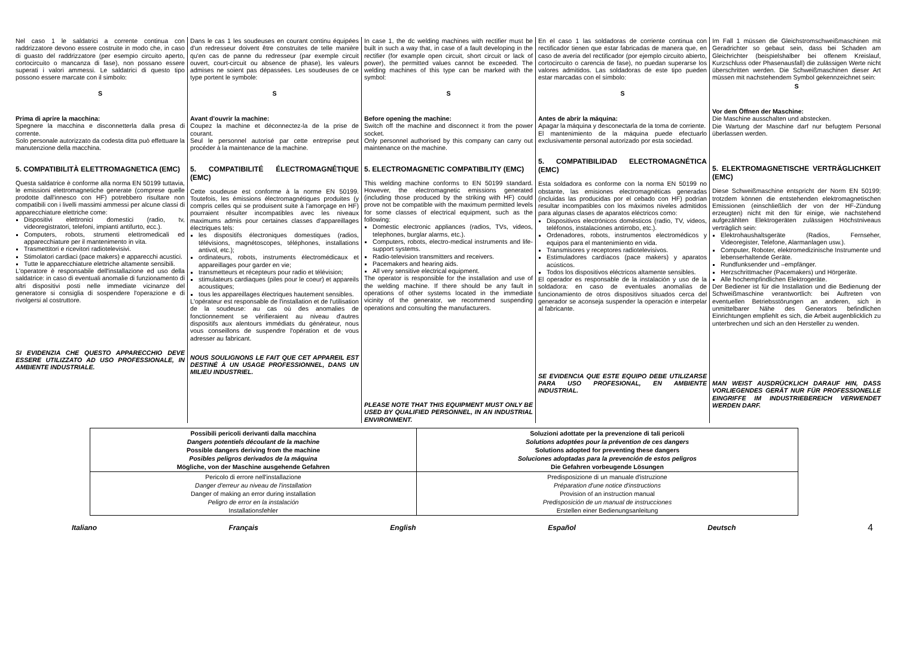Nel caso 1 le saldatrici a corrente continua con raddrizzatore devono essere costruite in modo che, in caso di guasto del raddrizzatore (per esempio circuito aperto, cortocircuito o mancanza di fase), non possano essere superati i valori ammessi. Le saldatrici di questo tipo possono essere marcate con il simbolo:
S
Prima di aprire la macchina:
Spegnere la macchina e disconnetterla dalla presa di corrente.
Solo personale autorizzato da codesta ditta può effettuare la manutenzione della macchina.
5. COMPATIBILITÀ ELETTROMAGNETICA (EMC)
Questa saldatrice è conforme alla norma EN 50199 tuttavia, le emissioni elettromagnetiche generate (comprese quelle prodotte dall'innesco con HF) potrebbero risultare non compatibili con i livelli massimi ammessi per alcune classi di apparecchiature elettriche come:
Dispositivi elettronici domestici (radio, tv, videoregistratori, telefoni, impianti antifurto, ecc.).
Computers, robots, strumenti elettromedicali ed apparecchiature per il mantenimento in vita.
Trasmettitori e ricevitori radiotelevisivi.
Stimolatori cardiaci (pace makers) e apparecchi acustici.
Tutte le apparecchiature elettriche altamente sensibili.
L'operatore è responsabile dell'installazione ed uso della saldatrice: in caso di eventuali anomalie di funzionamento di altri dispositivi posti nelle immediate vicinanze del generatore si consiglia di sospendere l'operazione e di rivolgersi al costruttore.
SI EVIDENZIA CHE QUESTO APPARECCHIO DEVE ESSERE UTILIZZATO AD USO PROFESSIONALE, IN AMBIENTE INDUSTRIALE.
Dans le cas 1 les soudeuses en courant continu équipées d'un redresseur doivent être construites de telle manière qu'en cas de panne du redresseur (par exemple circuit ouvert, court-circuit ou absence de phase), les valeurs admises ne soient pas dépassées. Les soudeuses de ce type portent le symbole:
S
Avant d'ouvrir la machine:
Coupez la machine et déconnectez-la de la prise de courant.
Seul le personnel autorisé par cette entreprise peut procéder à la maintenance de la machine.
5. COMPATIBILITÉ ÉLECTROMAGNÉTIQUE (EMC)
Cette soudeuse est conforme à la norme EN 50199. Toutefois, les émissions électromagnétiques produites (y compris celles qui se produisent suite à l'amorçage en HF) pourraient résulter incompatibles avec les niveaux maximums admis pour certaines classes d'appareillages électriques tels:
les dispositifs électroniques domestiques (radios, télévisions, magnétoscopes, téléphones, installations antivol, etc.);
ordinateurs, robots, instruments électromédicaux et appareillages pour garder en vie;
transmetteurs et récepteurs pour radio et télévision;
stimulateurs cardiaques (piles pour le coeur) et appareils acoustiques;
tous les appareillages électriques hautement sensibles.
L'opérateur est responsable de l'installation et de l'utilisation de la soudeuse: au cas où des anomalies de fonctionnement se vérifieraient au niveau d'autres dispositifs aux alentours immédiats du générateur, nous vous conseillons de suspendre l'opération et de vous adresser au fabricant.
NOUS SOULIGNONS LE FAIT QUE CET APPAREIL EST DESTINÉ À UN USAGE PROFESSIONNEL, DANS UN MILIEU INDUSTRIEL.
In case 1, the dc welding machines with rectifier must be built in such a way that, in case of a fault developing in the rectifier (for example open circuit, short circuit or lack of power), the permitted values cannot be exceeded. The welding machines of this type can be marked with the symbol:
S
Before opening the machine:
Switch off the machine and disconnect it from the power socket.
Only personnel authorised by this company can carry out maintenance on the machine.
5. ELECTROMAGNETIC COMPATIBILITY (EMC)
This welding machine conforms to EN 50199 standard. However, the electromagnetic emissions generated (including those produced by the striking with HF) could prove not be compatible with the maximum permitted levels for some classes of electrical equipment, such as the following:
Domestic electronic appliances (radios, TVs, videos, telephones, burglar alarms, etc.).
Computers, robots, electro-medical instruments and life-support systems.
Radio-television transmitters and receivers.
Pacemakers and hearing aids.
All very sensitive electrical equipment.
The operator is responsible for the installation and use of the welding machine. If there should be any fault in operations of other systems located in the immediate vicinity of the generator, we recommend suspending operations and consulting the manufacturers.
PLEASE NOTE THAT THIS EQUIPMENT MUST ONLY BE USED BY QUALIFIED PERSONNEL, IN AN INDUSTRIAL ENVIRONMENT.
En el caso 1 las soldadoras de corriente continua con rectificador tienen que estar fabricadas de manera que, en caso de avería del rectificador (por ejemplo circuito abierto, cortocircuito o carencia de fase), no puedan superarse los valores admitidos. Las soldadoras de este tipo pueden estar marcadas con el símbolo:
S
Antes de abrir la máquina:
Apagar la máquina y desconectarla de la toma de corriente.
El mantenimiento de la máquina puede efectuarlo exclusivamente personal autorizado por esta sociedad.
5. COMPATIBILIDAD ELECTROMAGNÉTICA (EMC)
Esta soldadora es conforme con la norma EN 50199 no obstante, las emisiones electromagnéticas generadas (incluidas las producidas por el cebado con HF) podrían resultar incompatibles con los máximos niveles admitidos para algunas clases de aparatos eléctricos como:
Dispositivos electrónicos domésticos (radio, TV, videos, teléfonos, instalaciones antirrobo, etc.).
Ordenadores, robots, instrumentos electromédicos y equipos para el mantenimiento en vida.
Transmisores y receptores radiotelevisivos.
Estimuladores cardíacos (pace makers) y aparatos acústicos.
Todos los dispositivos eléctricos altamente sensibles.
El operador es responsable de la instalación y uso de la soldadora: en caso de eventuales anomalías de funcionamiento de otros dispositivos situados cerca del generador se aconseja suspender la operación e interpelar al fabricante.
SE EVIDENCIA QUE ESTE EQUIPO DEBE UTILIZARSE PARA USO PROFESIONAL, EN AMBIENTE INDUSTRIAL.
Im Fall 1 müssen die Gleichstromschweißmaschinen mit Geradrichter so gebaut sein, dass bei Schaden am Gleichrichter (beispielshalber bei offenem Kreislauf, Kurzschluss oder Phasenausfall) die zulässigen Werte nicht überschritten werden. Die Schweißmaschinen dieser Art müssen mit nachstehendem Symbol gekennzeichnet sein:
S
Vor dem Öffnen der Maschine:
Die Maschine ausschalten und abstecken.
Die Wartung der Maschine darf nur befugtem Personal überlassen werden.
5. ELEKTROMAGNETISCHE VERTRÄGLICHKEIT (EMC)
Diese Schweißmaschine entspricht der Norm EN 50199; trotzdem können die entstehenden elektromagnetischen Emissionen (einschließlich der von der HF-Zündung erzeugten) nicht mit den für einige, wie nachstehend aufgezählten Elektrogeräten zulässigen Höchstniveaus verträglich sein:
Elektrohaushaltsgeräte (Radios, Fernseher, Videoregister, Telefone, Alarmanlagen usw.).
Computer, Roboter, elektromedizinische Instrumente und lebenserhaltende Geräte.
Rundfunksender und –empfänger.
Herzschrittmacher (Pacemakers) und Hörgeräte.
Alle hochempfindlichen Elektrogeräte.
Der Bediener ist für die Installation und die Bedienung der Schweißmaschine verantwortlich: bei Auftreten von eventuellen Betriebsstörungen an anderen, sich in unmittelbarer Nähe des Generators befindlichen Einrichtungen empfiehlt es sich, die Arbeit augenblicklich zu unterbrechen und sich an den Hersteller zu wenden.
MAN WEIST AUSDRÜCKLICH DARAUF HIN, DASS VORLIEGENDES GERÄT NUR FÜR PROFESSIONELLE EINGRIFFE IM INDUSTRIEBEREICH VERWENDET WERDEN DARF.
| Possibili pericoli derivanti dalla macchina Dangers potentiels découlant de la machine Possible dangers deriving from the machine Posibles peligros derivados de la máquina Mögliche, von der Maschine ausgehende Gefahren | Soluzioni adottate per la prevenzione di tali pericoli Solutions adoptées pour la prévention de ces dangers Solutions adopted for preventing these dangers Soluciones adoptadas para la prevención de estos peligros Die Gefahren vorbeugende Lösungen |
| Pericolo di errore nell'installazione Danger d'erreur au niveau de l'installation Danger of making an error during installation Peligro de error en la instalación Installationsfehler | Predisposizione di un manuale d'istruzione Préparation d'une notice d'instructions Provision of an instruction manual Predisposición de un manual de instrucciones Erstellen einer Bedienungsanleitung |
Italiano Français English Español Deutsch 4